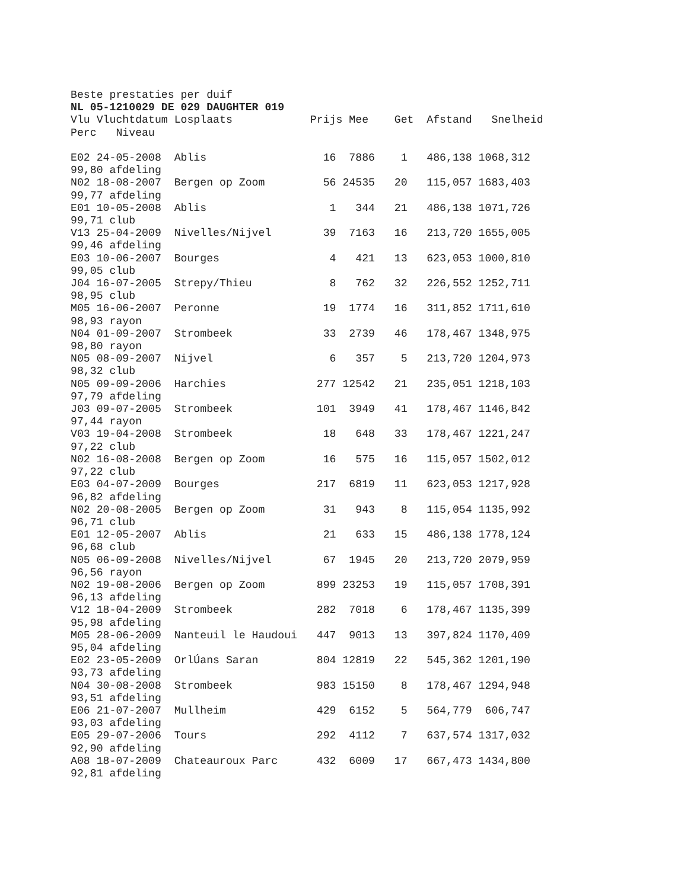Beste prestaties per duif
NL 05-1210029 DE 029 DAUGHTER 019
Vlu Vluchtdatum Losplaats            Prijs Mee    Get  Afstand   Snelheid
Perc   Niveau

E02 24-05-2008  Ablis                  16  7886    1   486,138 1068,312
99,80 afdeling
N02 18-08-2007  Bergen op Zoom         56 24535   20   115,057 1683,403
99,77 afdeling
E01 10-05-2008  Ablis                   1   344   21   486,138 1071,726
99,71 club
V13 25-04-2009  Nivelles/Nijvel        39  7163   16   213,720 1655,005
99,46 afdeling
E03 10-06-2007  Bourges                 4   421   13   623,053 1000,810
99,05 club
J04 16-07-2005  Strepy/Thieu            8   762   32   226,552 1252,711
98,95 club
M05 16-06-2007  Peronne                19  1774   16   311,852 1711,610
98,93 rayon
N04 01-09-2007  Strombeek              33  2739   46   178,467 1348,975
98,80 rayon
N05 08-09-2007  Nijvel                  6   357    5   213,720 1204,973
98,32 club
N05 09-09-2006  Harchies              277 12542   21   235,051 1218,103
97,79 afdeling
J03 09-07-2005  Strombeek             101  3949   41   178,467 1146,842
97,44 rayon
V03 19-04-2008  Strombeek              18   648   33   178,467 1221,247
97,22 club
N02 16-08-2008  Bergen op Zoom         16   575   16   115,057 1502,012
97,22 club
E03 04-07-2009  Bourges               217  6819   11   623,053 1217,928
96,82 afdeling
N02 20-08-2005  Bergen op Zoom         31   943    8   115,054 1135,992
96,71 club
E01 12-05-2007  Ablis                  21   633   15   486,138 1778,124
96,68 club
N05 06-09-2008  Nivelles/Nijvel        67  1945   20   213,720 2079,959
96,56 rayon
N02 19-08-2006  Bergen op Zoom        899 23253   19   115,057 1708,391
96,13 afdeling
V12 18-04-2009  Strombeek             282  7018    6   178,467 1135,399
95,98 afdeling
M05 28-06-2009  Nanteuil le Haudoui   447  9013   13   397,824 1170,409
95,04 afdeling
E02 23-05-2009  OrlÚans Saran         804 12819   22   545,362 1201,190
93,73 afdeling
N04 30-08-2008  Strombeek             983 15150    8   178,467 1294,948
93,51 afdeling
E06 21-07-2007  Mullheim              429  6152    5   564,779  606,747
93,03 afdeling
E05 29-07-2006  Tours                 292  4112    7   637,574 1317,032
92,90 afdeling
A08 18-07-2009  Chateauroux Parc      432  6009   17   667,473 1434,800
92,81 afdeling